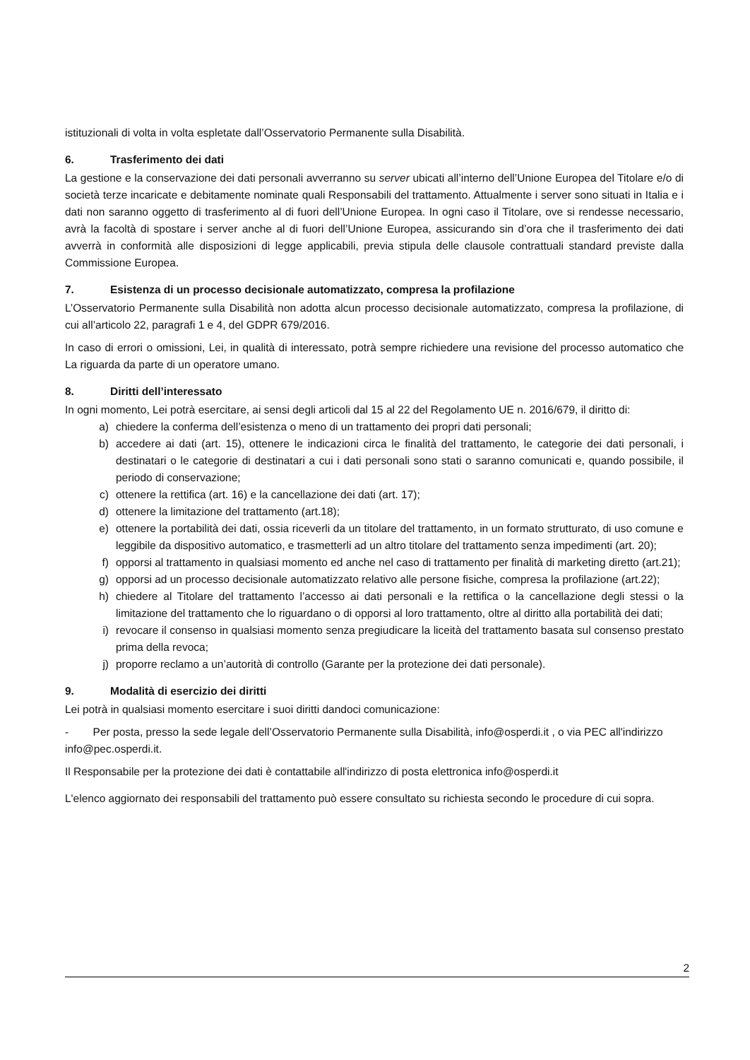istituzionali di volta in volta espletate dall’Osservatorio Permanente sulla Disabilità.
6. Trasferimento dei dati
La gestione e la conservazione dei dati personali avverranno su server ubicati all’interno dell’Unione Europea del Titolare e/o di società terze incaricate e debitamente nominate quali Responsabili del trattamento. Attualmente i server sono situati in Italia e i dati non saranno oggetto di trasferimento al di fuori dell’Unione Europea. In ogni caso il Titolare, ove si rendesse necessario, avrà la facoltà di spostare i server anche al di fuori dell’Unione Europea, assicurando sin d’ora che il trasferimento dei dati avverrà in conformità alle disposizioni di legge applicabili, previa stipula delle clausole contrattuali standard previste dalla Commissione Europea.
7. Esistenza di un processo decisionale automatizzato, compresa la profilazione
L’Osservatorio Permanente sulla Disabilità non adotta alcun processo decisionale automatizzato, compresa la profilazione, di cui all’articolo 22, paragrafi 1 e 4, del GDPR 679/2016.
In caso di errori o omissioni, Lei, in qualità di interessato, potrà sempre richiedere una revisione del processo automatico che La riguarda da parte di un operatore umano.
8. Diritti dell’interessato
In ogni momento, Lei potrà esercitare, ai sensi degli articoli dal 15 al 22 del Regolamento UE n. 2016/679, il diritto di:
a) chiedere la conferma dell’esistenza o meno di un trattamento dei propri dati personali;
b) accedere ai dati (art. 15), ottenere le indicazioni circa le finalità del trattamento, le categorie dei dati personali, i destinatari o le categorie di destinatari a cui i dati personali sono stati o saranno comunicati e, quando possibile, il periodo di conservazione;
c) ottenere la rettifica (art. 16) e la cancellazione dei dati (art. 17);
d) ottenere la limitazione del trattamento (art.18);
e) ottenere la portabilità dei dati, ossia riceverli da un titolare del trattamento, in un formato strutturato, di uso comune e leggibile da dispositivo automatico, e trasmetterli ad un altro titolare del trattamento senza impedimenti (art. 20);
f) opporsi al trattamento in qualsiasi momento ed anche nel caso di trattamento per finalità di marketing diretto (art.21);
g) opporsi ad un processo decisionale automatizzato relativo alle persone fisiche, compresa la profilazione (art.22);
h) chiedere al Titolare del trattamento l’accesso ai dati personali e la rettifica o la cancellazione degli stessi o la limitazione del trattamento che lo riguardano o di opporsi al loro trattamento, oltre al diritto alla portabilità dei dati;
i) revocare il consenso in qualsiasi momento senza pregiudicare la liceità del trattamento basata sul consenso prestato prima della revoca;
j) proporre reclamo a un’autorità di controllo (Garante per la protezione dei dati personale).
9. Modalità di esercizio dei diritti
Lei potrà in qualsiasi momento esercitare i suoi diritti dandoci comunicazione:
- Per posta, presso la sede legale dell’Osservatorio Permanente sulla Disabilità, info@osperdi.it , o via PEC all'indirizzo info@pec.osperdi.it.
Il Responsabile per la protezione dei dati è contattabile all'indirizzo di posta elettronica info@osperdi.it
L'elenco aggiornato dei responsabili del trattamento può essere consultato su richiesta secondo le procedure di cui sopra.
2